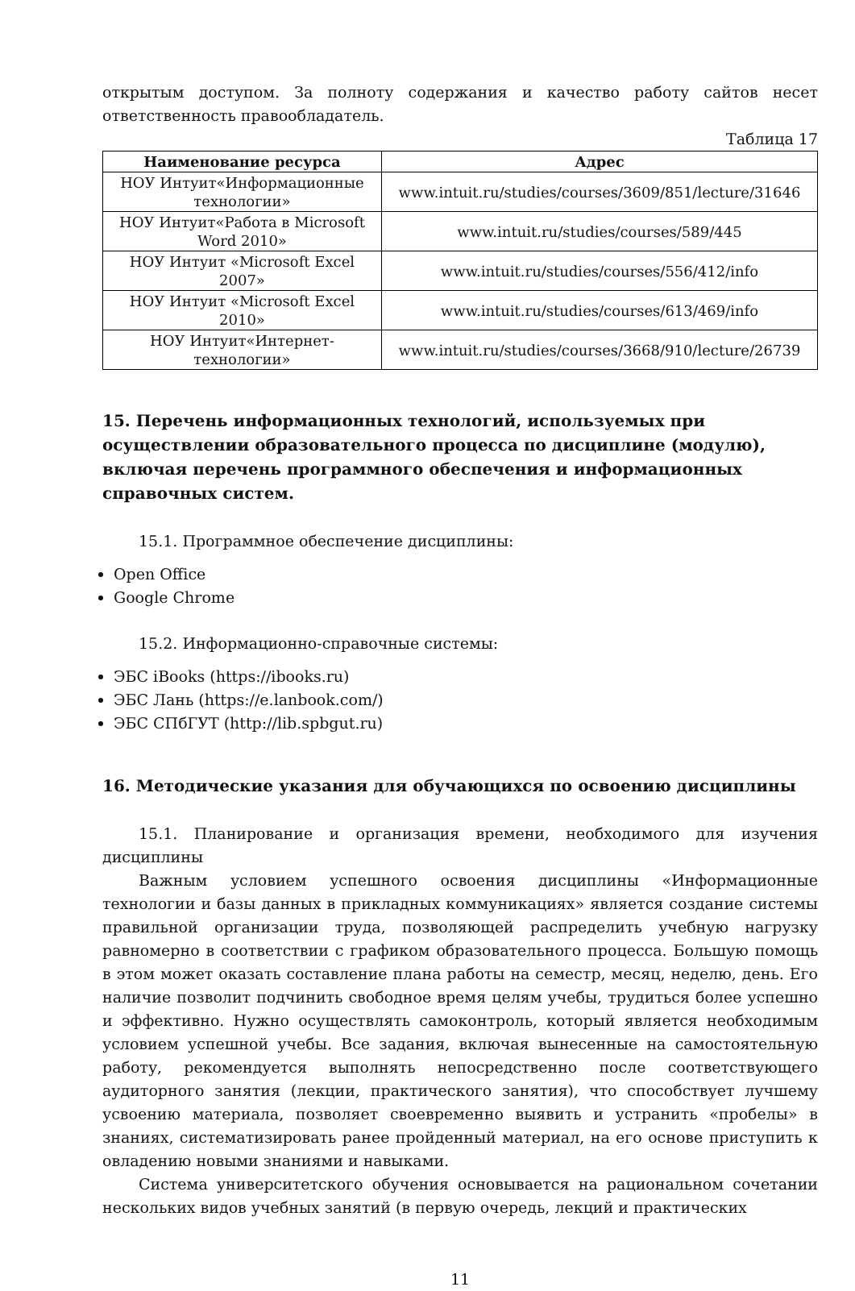открытым доступом. За полноту содержания и качество работу сайтов несет ответственность правообладатель.
Таблица 17
| Наименование ресурса | Адрес |
| --- | --- |
| НОУ Интуит«Информационные технологии» | www.intuit.ru/studies/courses/3609/851/lecture/31646 |
| НОУ Интуит«Работа в Microsoft Word 2010» | www.intuit.ru/studies/courses/589/445 |
| НОУ Интуит «Microsoft Excel 2007» | www.intuit.ru/studies/courses/556/412/info |
| НОУ Интуит «Microsoft Excel 2010» | www.intuit.ru/studies/courses/613/469/info |
| НОУ Интуит«Интернет-технологии» | www.intuit.ru/studies/courses/3668/910/lecture/26739 |
15. Перечень информационных технологий, используемых при осуществлении образовательного процесса по дисциплине (модулю), включая перечень программного обеспечения и информационных справочных систем.
15.1. Программное обеспечение дисциплины:
Open Office
Google Chrome
15.2. Информационно-справочные системы:
ЭБС iBooks (https://ibooks.ru)
ЭБС Лань (https://e.lanbook.com/)
ЭБС СПбГУТ (http://lib.spbgut.ru)
16. Методические указания для обучающихся по освоению дисциплины
15.1. Планирование и организация времени, необходимого для изучения дисциплины
Важным условием успешного освоения дисциплины «Информационные технологии и базы данных в прикладных коммуникациях» является создание системы правильной организации труда, позволяющей распределить учебную нагрузку равномерно в соответствии с графиком образовательного процесса. Большую помощь в этом может оказать составление плана работы на семестр, месяц, неделю, день. Его наличие позволит подчинить свободное время целям учебы, трудиться более успешно и эффективно. Нужно осуществлять самоконтроль, который является необходимым условием успешной учебы. Все задания, включая вынесенные на самостоятельную работу, рекомендуется выполнять непосредственно после соответствующего аудиторного занятия (лекции, практического занятия), что способствует лучшему усвоению материала, позволяет своевременно выявить и устранить «пробелы» в знаниях, систематизировать ранее пройденный материал, на его основе приступить к овладению новыми знаниями и навыками.
Система университетского обучения основывается на рациональном сочетании нескольких видов учебных занятий (в первую очередь, лекций и практических
11